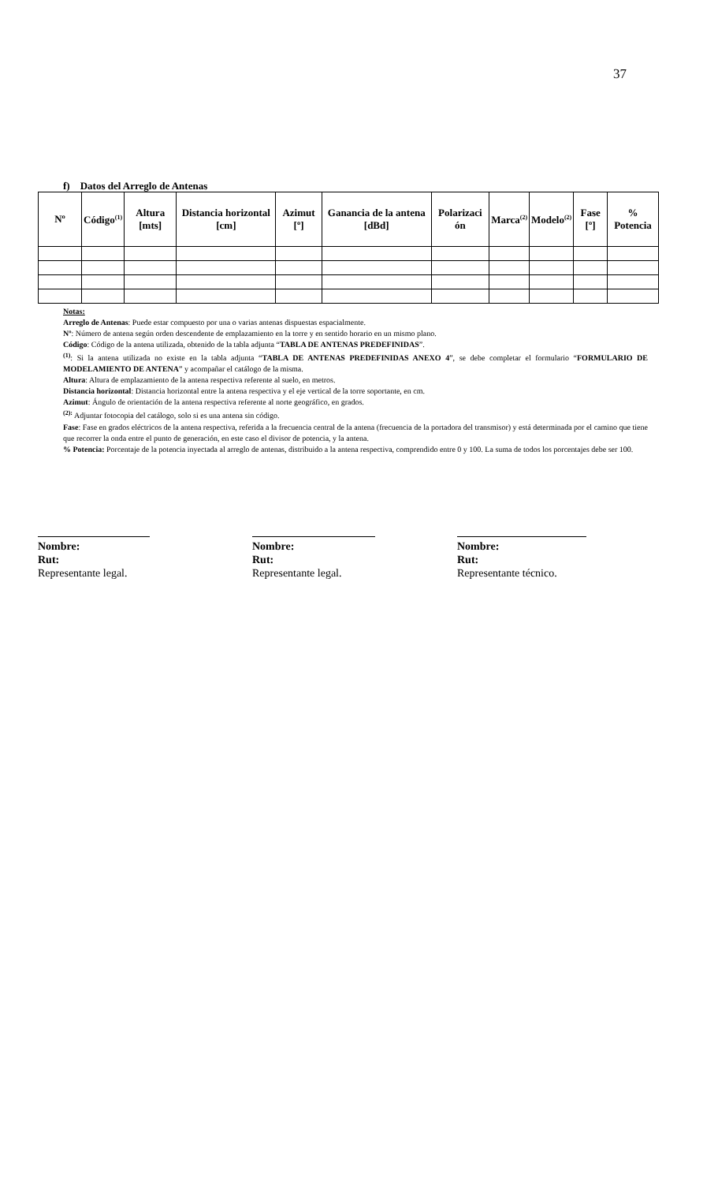37
f) Datos del Arreglo de Antenas
| Nº | Código<sup>(1)</sup> | Altura [mts] | Distancia horizontal [cm] | Azimut [º] | Ganancia de la antena [dBd] | Polarizaci ón | Marca<sup>(2)</sup> | Modelo<sup>(2)</sup> | Fase [º] | % Potencia |
| --- | --- | --- | --- | --- | --- | --- | --- | --- | --- | --- |
Notas:
Arreglo de Antenas: Puede estar compuesto por una o varias antenas dispuestas espacialmente.
Nº: Número de antena según orden descendente de emplazamiento en la torre y en sentido horario en un mismo plano.
Código: Código de la antena utilizada, obtenido de la tabla adjunta “TABLA DE ANTENAS PREDEFINIDAS”.
<sup>(1)</sup>: Si la antena utilizada no existe en la tabla adjunta “TABLA DE ANTENAS PREDEFINIDAS ANEXO 4”, se debe completar el formulario “FORMULARIO DE MODELAMIENTO DE ANTENA” y acompañar el catálogo de la misma.
Altura: Altura de emplazamiento de la antena respectiva referente al suelo, en metros.
Distancia horizontal: Distancia horizontal entre la antena respectiva y el eje vertical de la torre soportante, en cm.
Azimut: Ángulo de orientación de la antena respectiva referente al norte geográfico, en grados.
<sup>(2):</sup> Adjuntar fotocopia del catálogo, solo si es una antena sin código.
Fase: Fase en grados eléctricos de la antena respectiva, referida a la frecuencia central de la antena (frecuencia de la portadora del transmisor) y está determinada por el camino que tiene que recorrer la onda entre el punto de generación, en este caso el divisor de potencia, y la antena.
% Potencia: Porcentaje de la potencia inyectada al arreglo de antenas, distribuido a la antena respectiva, comprendido entre 0 y 100. La suma de todos los porcentajes debe ser 100.
Nombre:
Rut:
Representante legal.
Nombre:
Rut:
Representante legal.
Nombre:
Rut:
Representante técnico.